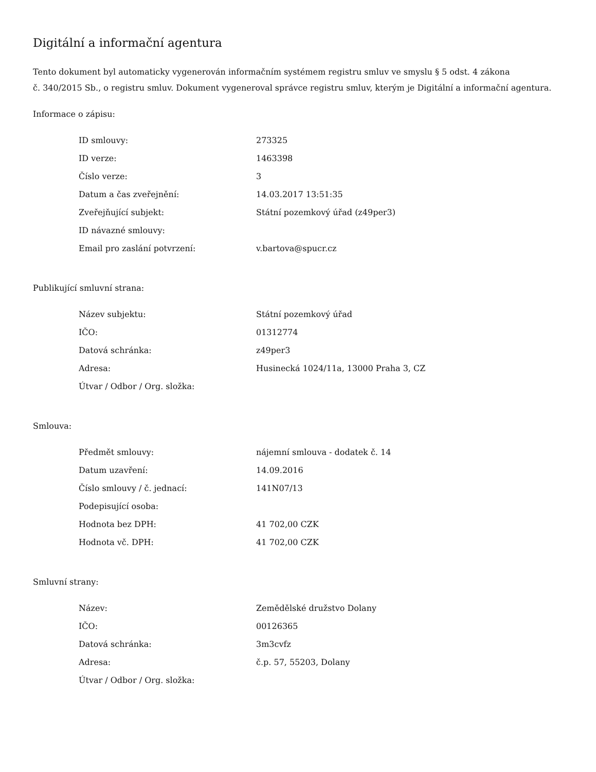Digitální a informační agentura
Tento dokument byl automaticky vygenerován informačním systémem registru smluv ve smyslu § 5 odst. 4 zákona
č. 340/2015 Sb., o registru smluv. Dokument vygeneroval správce registru smluv, kterým je Digitální a informační agentura.
Informace o zápisu:
| ID smlouvy: | 273325 |
| ID verze: | 1463398 |
| Číslo verze: | 3 |
| Datum a čas zveřejnění: | 14.03.2017 13:51:35 |
| Zveřejňující subjekt: | Státní pozemkový úřad (z49per3) |
| ID návazné smlouvy: | |
| Email pro zaslání potvrzení: | v.bartova@spucr.cz |
Publikující smluvní strana:
| Název subjektu: | Státní pozemkový úřad |
| IČO: | 01312774 |
| Datová schránka: | z49per3 |
| Adresa: | Husinecká 1024/11a, 13000 Praha 3, CZ |
| Útvar / Odbor / Org. složka: | |
Smlouva:
| Předmět smlouvy: | nájemní smlouva - dodatek č. 14 |
| Datum uzavření: | 14.09.2016 |
| Číslo smlouvy / č. jednací: | 141N07/13 |
| Podepisující osoba: | |
| Hodnota bez DPH: | 41 702,00 CZK |
| Hodnota vč. DPH: | 41 702,00 CZK |
Smluvní strany:
| Název: | Zemědělské družstvo Dolany |
| IČO: | 00126365 |
| Datová schránka: | 3m3cvfz |
| Adresa: | č.p. 57, 55203, Dolany |
| Útvar / Odbor / Org. složka: | |